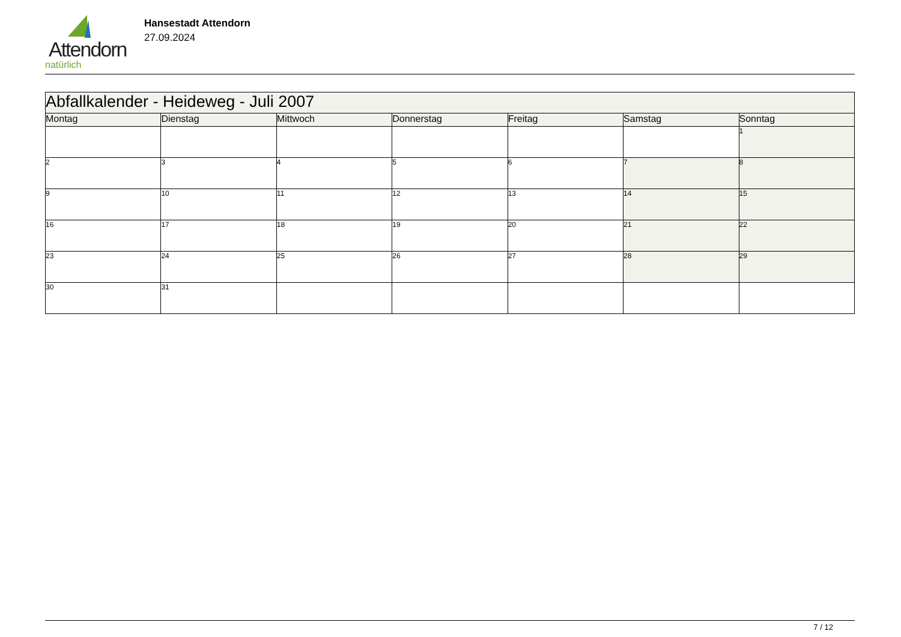Attendorn
natürlich
Hansestadt Attendorn
27.09.2024
| Abfallkalender - Heideweg - Juli 2007 | | | | | | |
| Montag | Dienstag | Mittwoch | Donnerstag | Freitag | Samstag | Sonntag |
| | | | | | | 1 |
| 2 | 3 | 4 | 5 | 6 | 7 | 8 |
| 9 | 10 | 11 | 12 | 13 | 14 | 15 |
| 16 | 17 | 18 | 19 | 20 | 21 | 22 |
| 23 | 24 | 25 | 26 | 27 | 28 | 29 |
| 30 | 31 | | | | | |
7 / 12